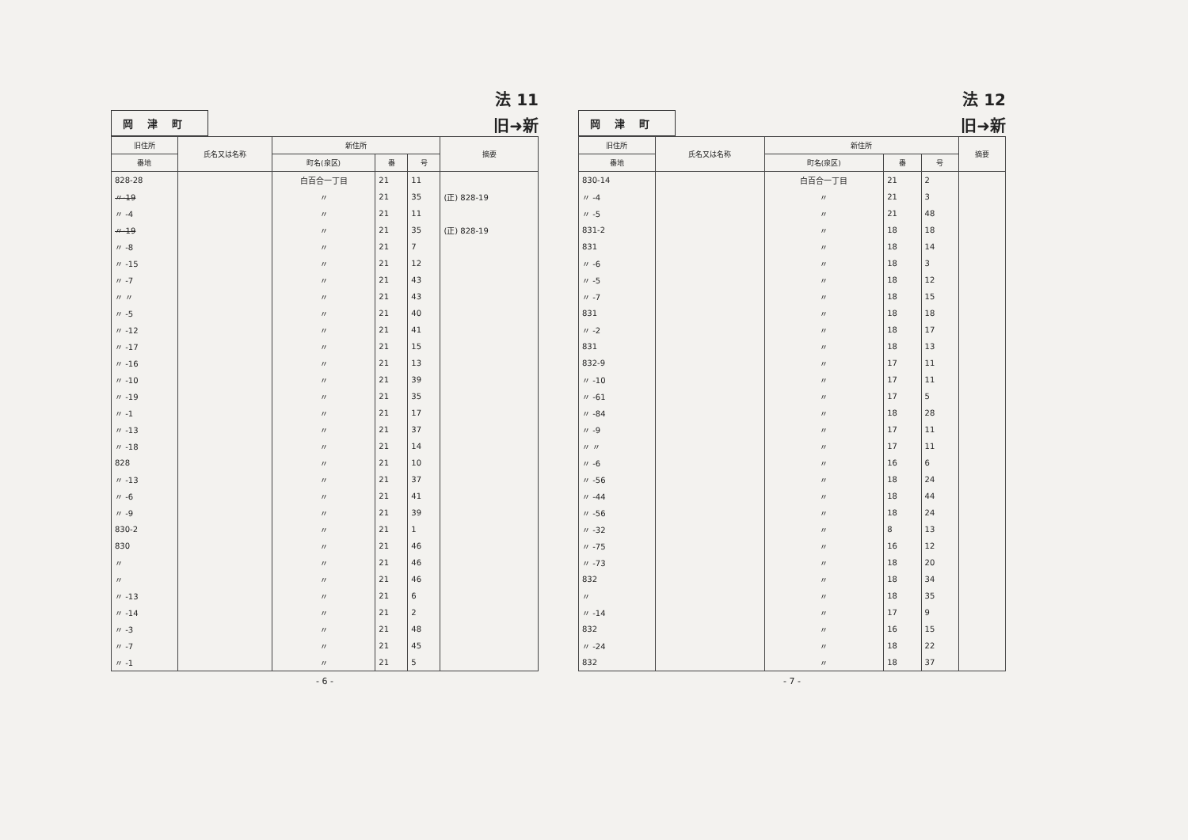法 11
岡津町 旧➜新
| 旧住所 | 氏名又は名称 | 新住所 | | | 摘要 |
| --- | --- | --- | --- | --- | --- |
| 番地 | | 町名(泉区) | 番 | 号 | |
| 828-28 | | 白百合一丁目 | 21 | 11 | |
| 〃-19 | | 〃 | 21 | 35 | (正) 828-19 |
| 〃 -4 | | 〃 | 21 | 11 | |
| 〃-19 | | 〃 | 21 | 35 | (正) 828-19 |
| 〃 -8 | | 〃 | 21 | 7 | |
| 〃 -15 | | 〃 | 21 | 12 | |
| 〃 -7 | | 〃 | 21 | 43 | |
| 〃 〃 | | 〃 | 21 | 43 | |
| 〃 -5 | | 〃 | 21 | 40 | |
| 〃 -12 | | 〃 | 21 | 41 | |
| 〃 -17 | | 〃 | 21 | 15 | |
| 〃 -16 | | 〃 | 21 | 13 | |
| 〃 -10 | | 〃 | 21 | 39 | |
| 〃 -19 | | 〃 | 21 | 35 | |
| 〃 -1 | | 〃 | 21 | 17 | |
| 〃 -13 | | 〃 | 21 | 37 | |
| 〃 -18 | | 〃 | 21 | 14 | |
| 828 | | 〃 | 21 | 10 | |
| 〃 -13 | | 〃 | 21 | 37 | |
| 〃 -6 | | 〃 | 21 | 41 | |
| 〃 -9 | | 〃 | 21 | 39 | |
| 830-2 | | 〃 | 21 | 1 | |
| 830 | | 〃 | 21 | 46 | |
| 〃 | | 〃 | 21 | 46 | |
| 〃 | | 〃 | 21 | 46 | |
| 〃 -13 | | 〃 | 21 | 6 | |
| 〃 -14 | | 〃 | 21 | 2 | |
| 〃 -3 | | 〃 | 21 | 48 | |
| 〃 -7 | | 〃 | 21 | 45 | |
| 〃 -1 | | 〃 | 21 | 5 | |
- 6 -
法 12
岡津町 旧➜新
| 旧住所 | 氏名又は名称 | 新住所 | | | 摘要 |
| --- | --- | --- | --- | --- | --- |
| 番地 | | 町名(泉区) | 番 | 号 | |
| 830-14 | | 白百合一丁目 | 21 | 2 | |
| 〃 -4 | | 〃 | 21 | 3 | |
| 〃 -5 | | 〃 | 21 | 48 | |
| 831-2 | | 〃 | 18 | 18 | |
| 831 | | 〃 | 18 | 14 | |
| 〃 -6 | | 〃 | 18 | 3 | |
| 〃 -5 | | 〃 | 18 | 12 | |
| 〃 -7 | | 〃 | 18 | 15 | |
| 831 | | 〃 | 18 | 18 | |
| 〃 -2 | | 〃 | 18 | 17 | |
| 831 | | 〃 | 18 | 13 | |
| 832-9 | | 〃 | 17 | 11 | |
| 〃 -10 | | 〃 | 17 | 11 | |
| 〃 -61 | | 〃 | 17 | 5 | |
| 〃 -84 | | 〃 | 18 | 28 | |
| 〃 -9 | | 〃 | 17 | 11 | |
| 〃 〃 | | 〃 | 17 | 11 | |
| 〃 -6 | | 〃 | 16 | 6 | |
| 〃 -56 | | 〃 | 18 | 24 | |
| 〃 -44 | | 〃 | 18 | 44 | |
| 〃 -56 | | 〃 | 18 | 24 | |
| 〃 -32 | | 〃 | 8 | 13 | |
| 〃 -75 | | 〃 | 16 | 12 | |
| 〃 -73 | | 〃 | 18 | 20 | |
| 832 | | 〃 | 18 | 34 | |
| 〃 | | 〃 | 18 | 35 | |
| 〃 -14 | | 〃 | 17 | 9 | |
| 832 | | 〃 | 16 | 15 | |
| 〃 -24 | | 〃 | 18 | 22 | |
| 832 | | 〃 | 18 | 37 | |
- 7 -